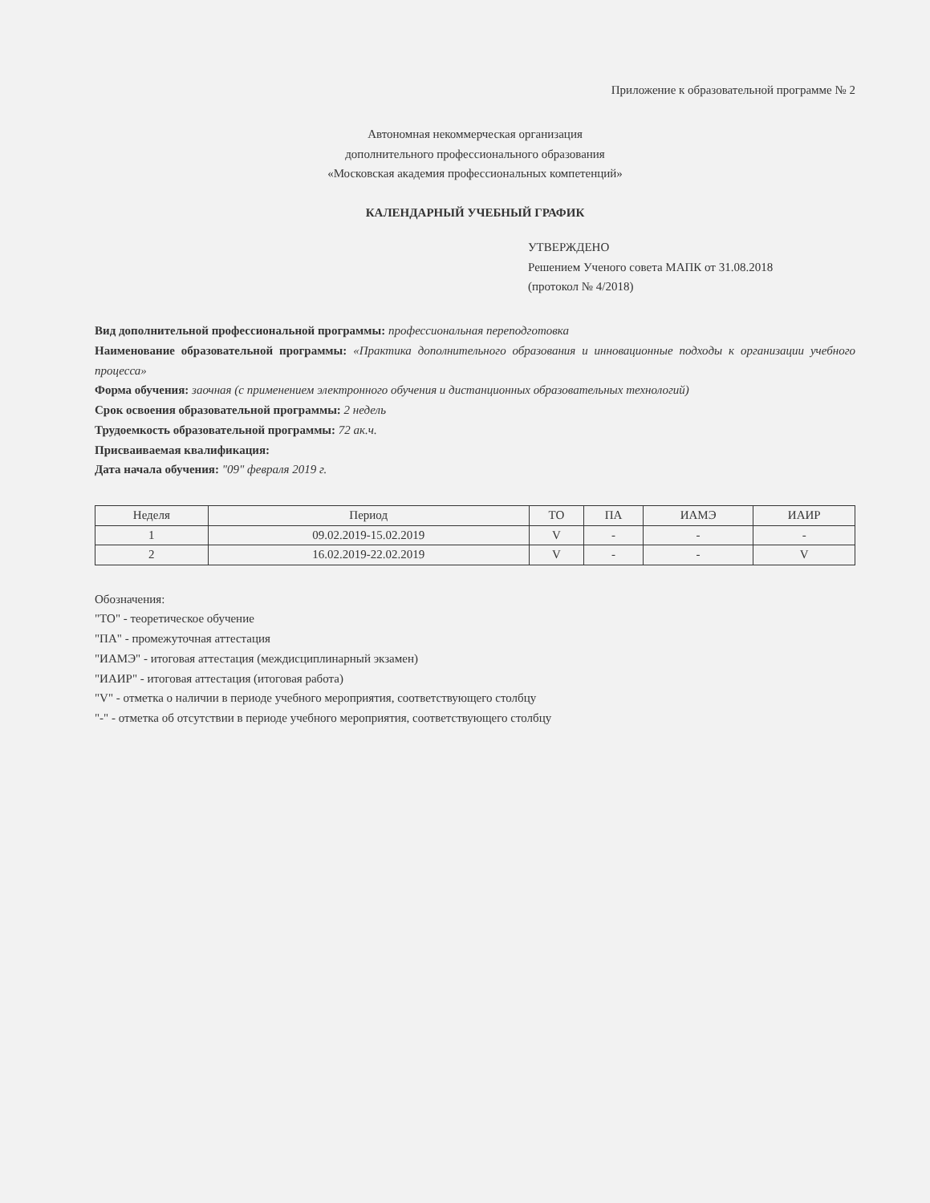Приложение к образовательной программе № 2
Автономная некоммерческая организация
дополнительного профессионального образования
«Московская академия профессиональных компетенций»
КАЛЕНДАРНЫЙ УЧЕБНЫЙ ГРАФИК
УТВЕРЖДЕНО
Решением Ученого совета МАПК от 31.08.2018
(протокол № 4/2018)
Вид дополнительной профессиональной программы: профессиональная переподготовка
Наименование образовательной программы: «Практика дополнительного образования и инновационные подходы к организации учебного процесса»
Форма обучения: заочная (с применением электронного обучения и дистанционных образовательных технологий)
Срок освоения образовательной программы: 2 недель
Трудоемкость образовательной программы: 72 ак.ч.
Присваиваемая квалификация:
Дата начала обучения: "09" февраля 2019 г.
| Неделя | Период | ТО | ПА | ИАМЭ | ИАИР |
| --- | --- | --- | --- | --- | --- |
| 1 | 09.02.2019-15.02.2019 | V | - | - | - |
| 2 | 16.02.2019-22.02.2019 | V | - | - | V |
Обозначения:
"ТО" - теоретическое обучение
"ПА" - промежуточная аттестация
"ИАМЭ" - итоговая аттестация (междисциплинарный экзамен)
"ИАИР" - итоговая аттестация (итоговая работа)
"V" - отметка о наличии в периоде учебного мероприятия, соответствующего столбцу
"-" - отметка об отсутствии в периоде учебного мероприятия, соответствующего столбцу